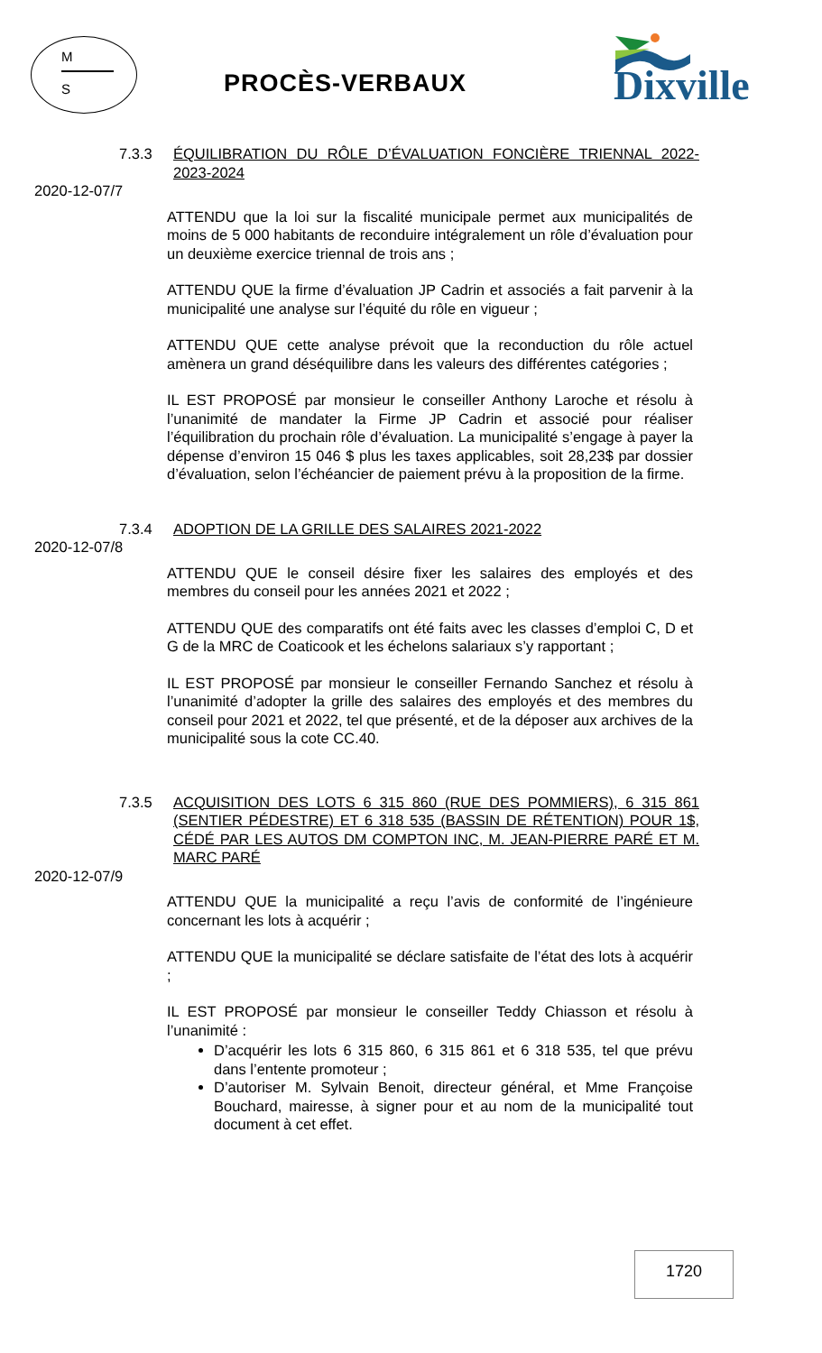M
S
PROCÈS-VERBAUX
Dixville
7.3.3 ÉQUILIBRATION DU RÔLE D’ÉVALUATION FONCIÈRE TRIENNAL 2022-2023-2024
2020-12-07/7
ATTENDU que la loi sur la fiscalité municipale permet aux municipalités de moins de 5 000 habitants de reconduire intégralement un rôle d’évaluation pour un deuxième exercice triennal de trois ans ;
ATTENDU QUE la firme d’évaluation JP Cadrin et associés a fait parvenir à la municipalité une analyse sur l’équité du rôle en vigueur ;
ATTENDU QUE cette analyse prévoit que la reconduction du rôle actuel amènera un grand déséquilibre dans les valeurs des différentes catégories ;
IL EST PROPOSÉ par monsieur le conseiller Anthony Laroche et résolu à l’unanimité de mandater la Firme JP Cadrin et associé pour réaliser l’équilibration du prochain rôle d’évaluation. La municipalité s’engage à payer la dépense d’environ 15 046 $ plus les taxes applicables, soit 28,23$ par dossier d’évaluation, selon l’échéancier de paiement prévu à la proposition de la firme.
7.3.4 ADOPTION DE LA GRILLE DES SALAIRES 2021-2022
2020-12-07/8
ATTENDU QUE le conseil désire fixer les salaires des employés et des membres du conseil pour les années 2021 et 2022 ;
ATTENDU QUE des comparatifs ont été faits avec les classes d’emploi C, D et G de la MRC de Coaticook et les échelons salariaux s’y rapportant ;
IL EST PROPOSÉ par monsieur le conseiller Fernando Sanchez et résolu à l’unanimité d’adopter la grille des salaires des employés et des membres du conseil pour 2021 et 2022, tel que présenté, et de la déposer aux archives de la municipalité sous la cote CC.40.
7.3.5 ACQUISITION DES LOTS 6 315 860 (RUE DES POMMIERS), 6 315 861 (SENTIER PÉDESTRE) ET 6 318 535 (BASSIN DE RÉTENTION) POUR 1$, CÉDÉ PAR LES AUTOS DM COMPTON INC, M. JEAN-PIERRE PARÉ ET M. MARC PARÉ
2020-12-07/9
ATTENDU QUE la municipalité a reçu l’avis de conformité de l’ingénieure concernant les lots à acquérir ;
ATTENDU QUE la municipalité se déclare satisfaite de l’état des lots à acquérir ;
IL EST PROPOSÉ par monsieur le conseiller Teddy Chiasson et résolu à l’unanimité :
D’acquérir les lots 6 315 860, 6 315 861 et 6 318 535, tel que prévu dans l’entente promoteur ;
D’autoriser M. Sylvain Benoit, directeur général, et Mme Françoise Bouchard, mairesse, à signer pour et au nom de la municipalité tout document à cet effet.
1720